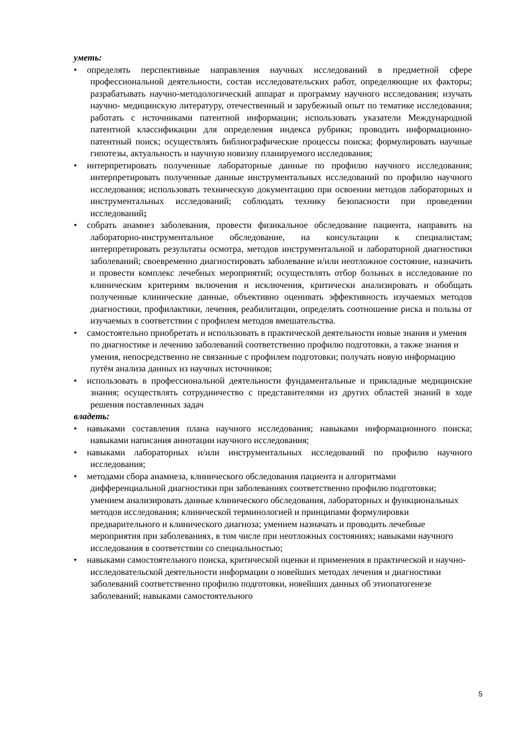уметь:
• определять перспективные направления научных исследований в предметной сфере профессиональной деятельности, состав исследовательских работ, определяющие их факторы; разрабатывать научно-методологический аппарат и программу научного исследования; изучать научно- медицинскую литературу, отечественный и зарубежный опыт по тематике исследования; работать с источниками патентной информации; использовать указатели Международной патентной классификации для определения индекса рубрики; проводить информационно-патентный поиск; осуществлять библиографические процессы поиска; формулировать научные гипотезы, актуальность и научную новизну планируемого исследования;
• интерпретировать полученные лабораторные данные по профилю научного исследования; интерпретировать полученные данные инструментальных исследований по профилю научного исследования; использовать техническую документацию при освоении методов лабораторных и инструментальных исследований; соблюдать технику безопасности при проведении исследований;
• собрать анамнез заболевания, провести физикальное обследование пациента, направить на лабораторно-инструментальное обследование, на консультации к специалистам; интерпретировать результаты осмотра, методов инструментальной и лабораторной диагностики заболеваний; своевременно диагностировать заболевание и/или неотложное состояние, назначить и провести комплекс лечебных мероприятий; осуществлять отбор больных в исследование по клиническим критериям включения и исключения, критически анализировать и обобщать полученные клинические данные, объективно оценивать эффективность изучаемых методов диагностики, профилактики, лечения, реабилитации, определять соотношение риска и пользы от изучаемых в соответствии с профилем методов вмешательства.
• самостоятельно приобретать и использовать в практической деятельности новые знания и умения по диагностике и лечению заболеваний соответственно профилю подготовки, а также знания и умения, непосредственно не связанные с профилем подготовки; получать новую информацию путём анализа данных из научных источников;
• использовать в профессиональной деятельности фундаментальные и прикладные медицинские знания; осуществлять сотрудничество с представителями из других областей знаний в ходе решения поставленных задач
владеть:
• навыками составления плана научного исследования; навыками информационного поиска; навыками написания аннотации научного исследования;
• навыками лабораторных и/или инструментальных исследований по профилю научного исследования;
• методами сбора анамнеза, клинического обследования пациента и алгоритмами дифференциальной диагностики при заболеваниях соответственно профилю подготовки; умением анализировать данные клинического обследования, лабораторных и функциональных методов исследования; клинической терминологией и принципами формулировки предварительного и клинического диагноза; умением назначать и проводить лечебные мероприятия при заболеваниях, в том числе при неотложных состояниях; навыками научного исследования в соответствии со специальностью;
• навыками самостоятельного поиска, критической оценки и применения в практической и научно-исследовательской деятельности информации о новейших методах лечения и диагностики заболеваний соответственно профилю подготовки, новейших данных об этиопатогенезе заболеваний; навыками самостоятельного
5